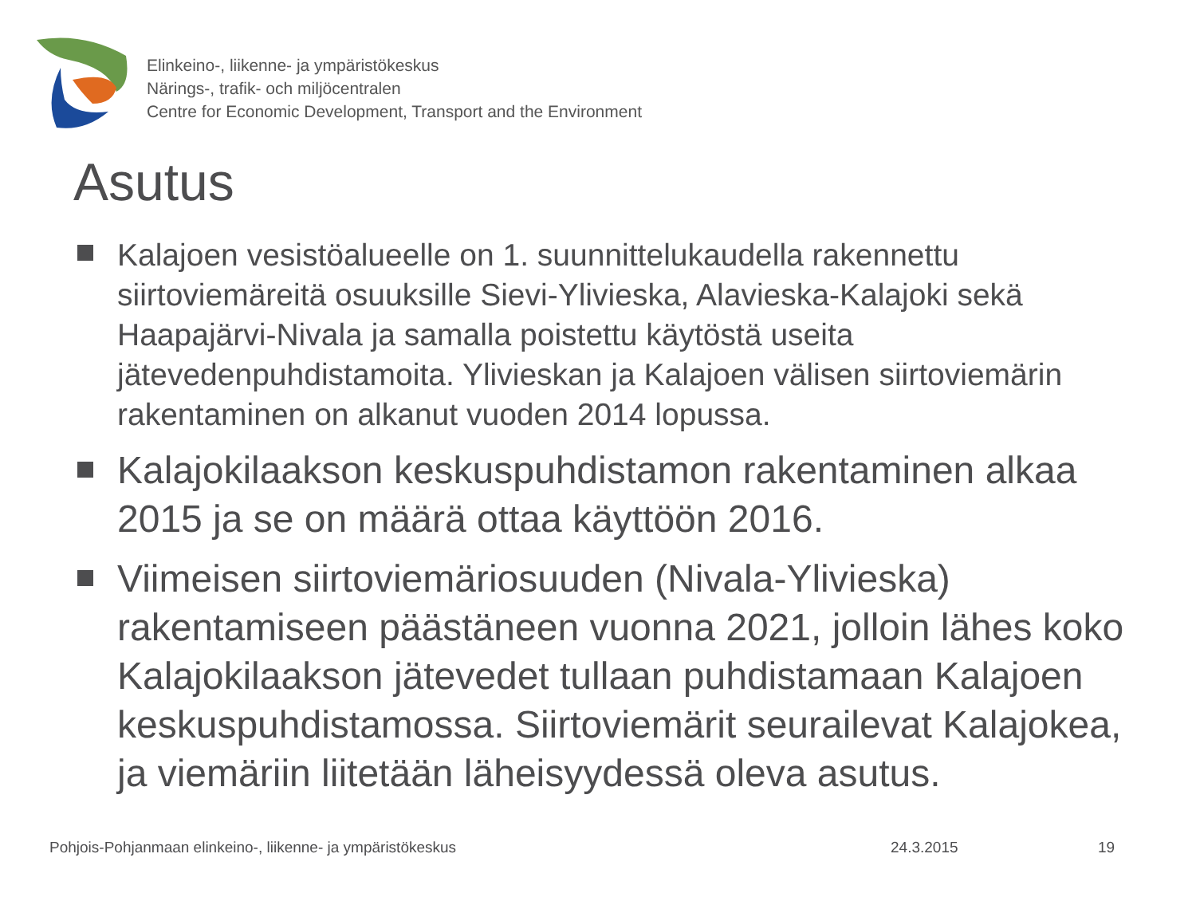Elinkeino-, liikenne- ja ympäristökeskus
Närings-, trafik- och miljöcentralen
Centre for Economic Development, Transport and the Environment
Asutus
Kalajoen vesistöalueelle on 1. suunnittelukaudella rakennettu siirtoviemäreitä osuuksille Sievi-Ylivieska, Alavieska-Kalajoki sekä Haapajärvi-Nivala ja samalla poistettu käytöstä useita jätevedenpuhdistamoita. Ylivieskan ja Kalajoen välisen siirtoviemärin rakentaminen on alkanut vuoden 2014 lopussa.
Kalajokilaakson keskuspuhdistamon rakentaminen alkaa 2015 ja se on määrä ottaa käyttöön 2016.
Viimeisen siirtoviemäriosuuden (Nivala-Ylivieska) rakentamiseen päästäneen vuonna 2021, jolloin lähes koko Kalajokilaakson jätevedet tullaan puhdistamaan Kalajoen keskuspuhdistamossa. Siirtoviemärit seurailevat Kalajokea, ja viemäriin liitetään läheisyydessä oleva asutus.
Pohjois-Pohjanmaan elinkeino-, liikenne- ja ympäristökeskus 24.3.2015 19